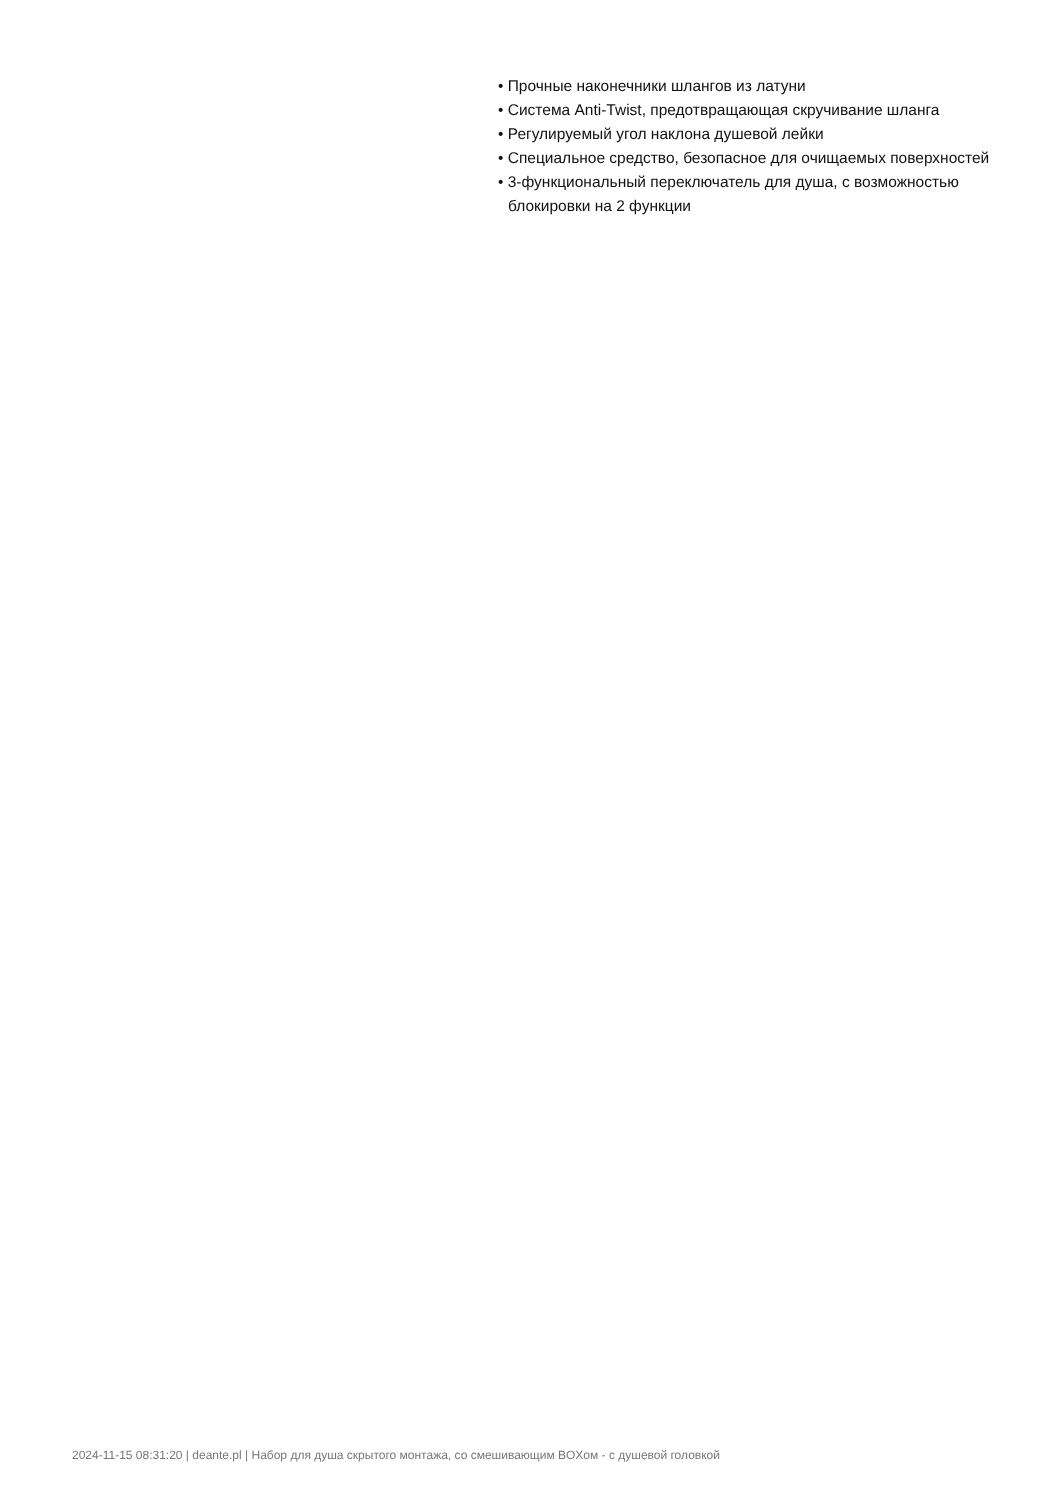• Прочные наконечники шлангов из латуни
• Система Anti-Twist, предотвращающая скручивание шланга
• Регулируемый угол наклона душевой лейки
• Специальное средство, безопасное для очищаемых поверхностей
• 3-функциональный переключатель для душа, с возможностью блокировки на 2 функции
2024-11-15 08:31:20 | deante.pl | Набор для душа скрытого монтажа, со смешивающим BOXом - с душевой головкой